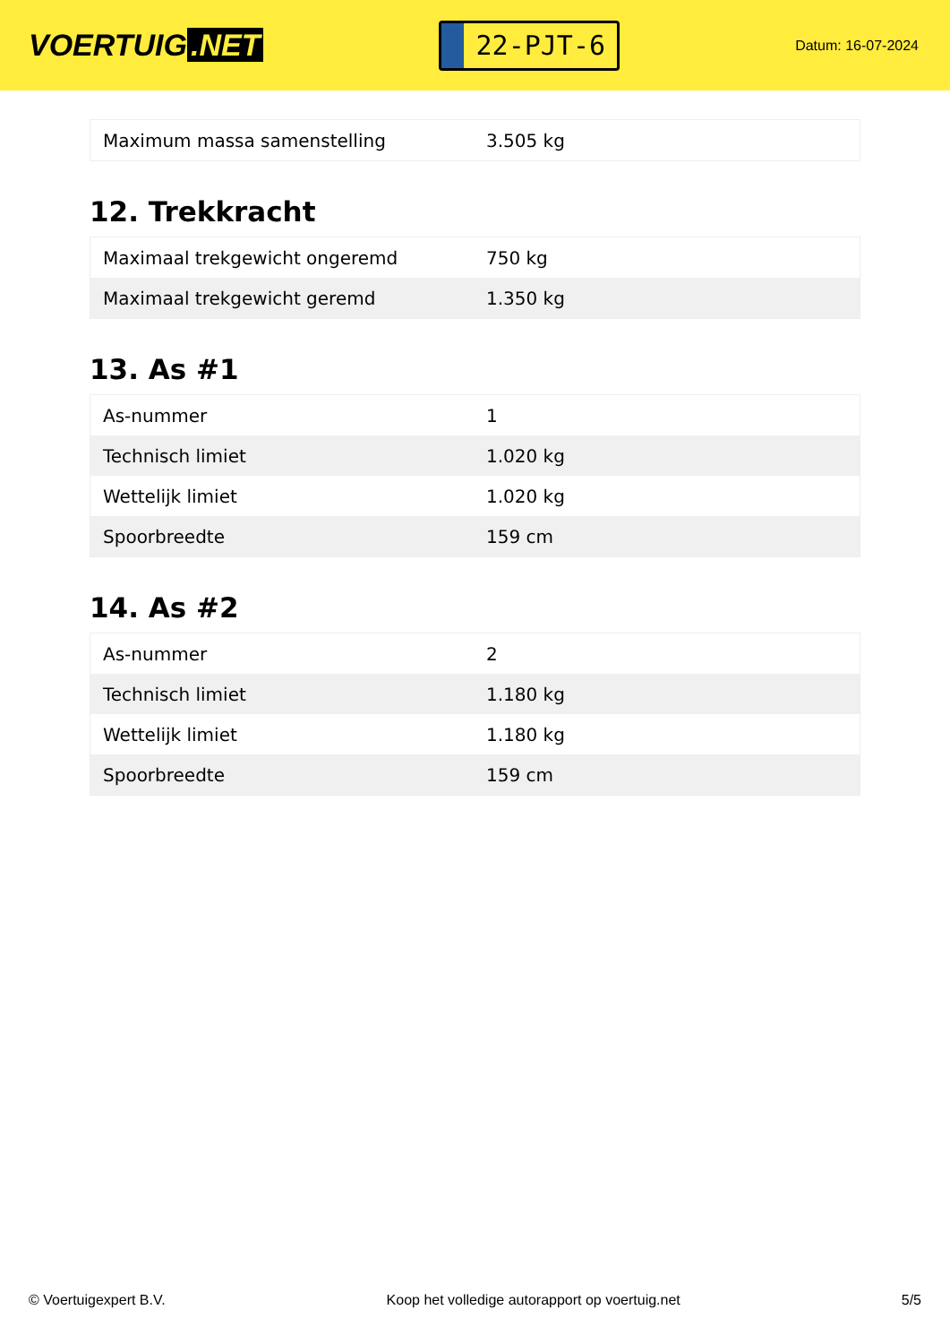VOERTUIG.NET
22-PJT-6
Datum: 16-07-2024
| Maximum massa samenstelling | 3.505 kg |
12. Trekkracht
| Maximaal trekgewicht ongeremd | 750 kg |
| Maximaal trekgewicht geremd | 1.350 kg |
13. As #1
| As-nummer | 1 |
| Technisch limiet | 1.020 kg |
| Wettelijk limiet | 1.020 kg |
| Spoorbreedte | 159 cm |
14. As #2
| As-nummer | 2 |
| Technisch limiet | 1.180 kg |
| Wettelijk limiet | 1.180 kg |
| Spoorbreedte | 159 cm |
© Voertuigexpert B.V. Koop het volledige autorapport op voertuig.net 5/5